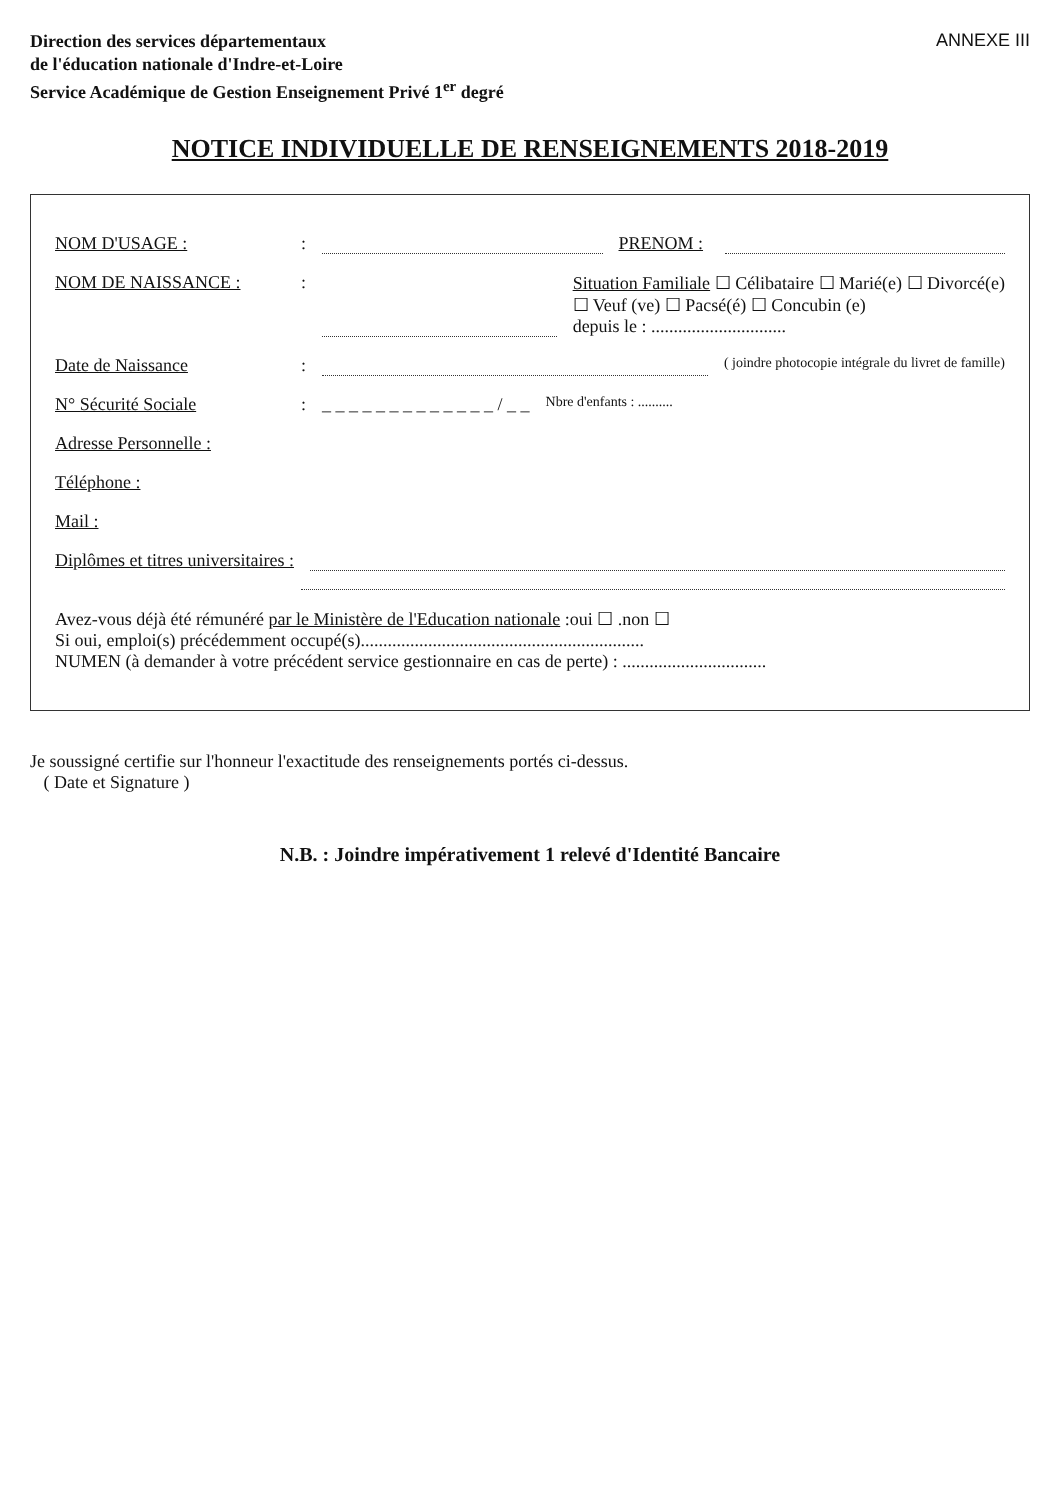Direction des services départementaux
de l'éducation nationale d'Indre-et-Loire
Service Académique de Gestion Enseignement Privé 1<sup>er</sup> degré
ANNEXE III
NOTICE INDIVIDUELLE DE RENSEIGNEMENTS 2018-2019
NOM D'USAGE :: PRENOM :
NOM DE NAISSANCE :: Situation Familiale ☐ Célibataire ☐ Marié(e) ☐ Divorcé(e)
☐ Veuf (ve) ☐ Pacsé(é) ☐ Concubin (e)
depuis le : ..............................
Date de Naissance: ( joindre photocopie intégrale du livret de famille)
N° Sécurité Sociale: _ _ _ _ _ _ _ _ _ _ _ _ _ / _ _ Nbre d'enfants : ..........
Adresse Personnelle :
Téléphone :
Mail :
Diplômes et titres universitaires :
Avez-vous déjà été rémunéré par le Ministère de l'Education nationale :oui ☐ .non ☐
Si oui, emploi(s) précédemment occupé(s)...............................................................
NUMEN (à demander à votre précédent service gestionnaire en cas de perte) : ................................
Je soussigné certifie sur l'honneur l'exactitude des renseignements portés ci-dessus.
( Date et Signature )
N.B. : Joindre impérativement 1 relevé d'Identité Bancaire